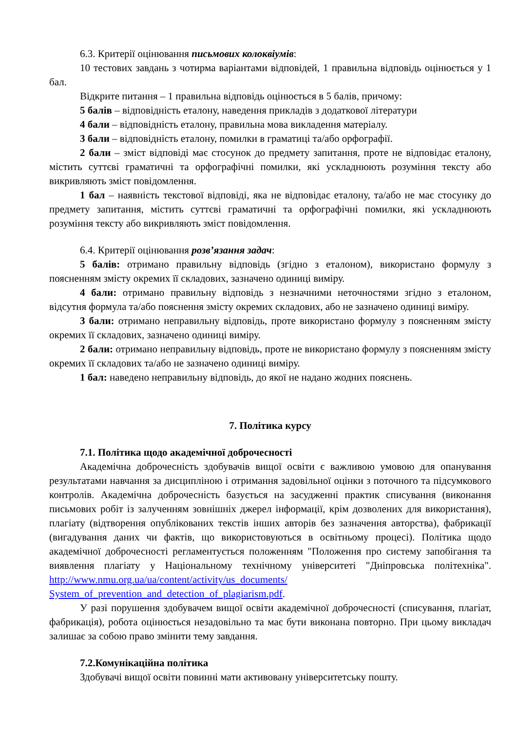6.3. Критерії оцінювання письмових колоквіумів:
10 тестових завдань з чотирма варіантами відповідей, 1 правильна відповідь оцінюється у 1 бал.
Відкрите питання – 1 правильна відповідь оцінюється в 5 балів, причому:
5 балів – відповідність еталону, наведення прикладів з додаткової літератури
4 бали – відповідність еталону, правильна мова викладення матеріалу.
3 бали – відповідність еталону, помилки в граматиці та/або орфографії.
2 бали – зміст відповіді має стосунок до предмету запитання, проте не відповідає еталону, містить суттєві граматичні та орфографічні помилки, які ускладнюють розуміння тексту або викривляють зміст повідомлення.
1 бал – наявність текстової відповіді, яка не відповідає еталону, та/або не має стосунку до предмету запитання, містить суттєві граматичні та орфографічні помилки, які ускладнюють розуміння тексту або викривляють зміст повідомлення.
6.4. Критерії оцінювання розв’язання задач:
5 балів: отримано правильну відповідь (згідно з еталоном), використано формулу з поясненням змісту окремих її складових, зазначено одиниці виміру.
4 бали: отримано правильну відповідь з незначними неточностями згідно з еталоном, відсутня формула та/або пояснення змісту окремих складових, або не зазначено одиниці виміру.
3 бали: отримано неправильну відповідь, проте використано формулу з поясненням змісту окремих її складових, зазначено одиниці виміру.
2 бали: отримано неправильну відповідь, проте не використано формулу з поясненням змісту окремих її складових та/або не зазначено одиниці виміру.
1 бал: наведено неправильну відповідь, до якої не надано жодних пояснень.
7. Політика курсу
7.1. Політика щодо академічної доброчесності
Академічна доброчесність здобувачів вищої освіти є важливою умовою для опанування результатами навчання за дисципліною і отримання задовільної оцінки з поточного та підсумкового контролів. Академічна доброчесність базується на засудженні практик списування (виконання письмових робіт із залученням зовнішніх джерел інформації, крім дозволених для використання), плагіату (відтворення опублікованих текстів інших авторів без зазначення авторства), фабрикації (вигадування даних чи фактів, що використовуються в освітньому процесі). Політика щодо академічної доброчесності регламентується положенням "Положення про систему запобігання та виявлення плагіату у Національному технічному університеті "Дніпровська політехніка". http://www.nmu.org.ua/ua/content/activity/us_documents/ System_of_prevention_and_detection_of_plagiarism.pdf.
У разі порушення здобувачем вищої освіти академічної доброчесності (списування, плагіат, фабрикація), робота оцінюється незадовільно та має бути виконана повторно. При цьому викладач залишає за собою право змінити тему завдання.
7.2.Комунікаційна політика
Здобувачі вищої освіти повинні мати активовану університетську пошту.